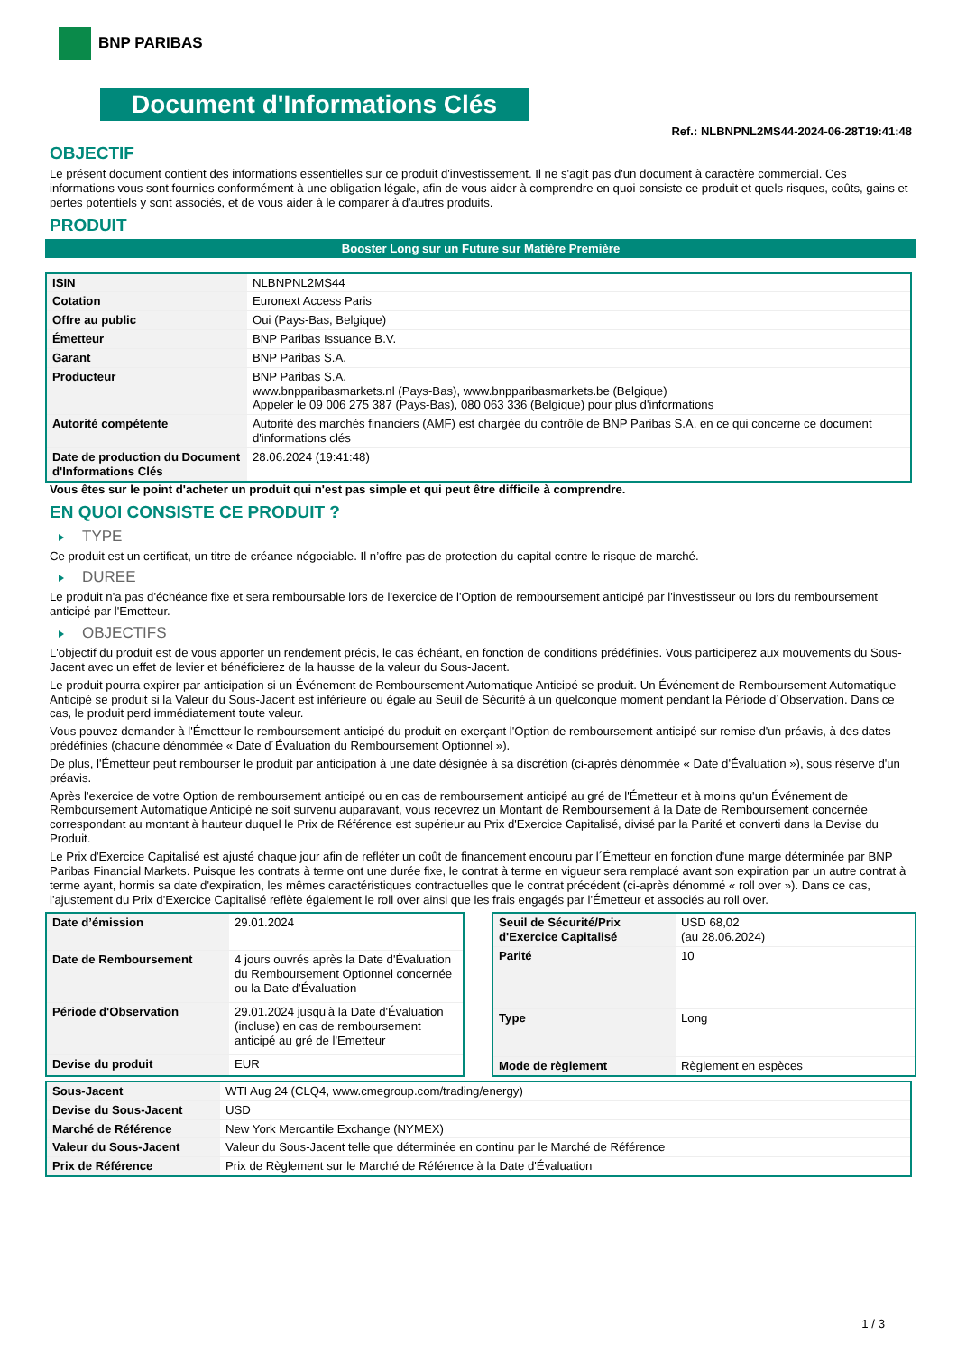BNP PARIBAS
Document d'Informations Clés
Ref.: NLBNPNL2MS44-2024-06-28T19:41:48
OBJECTIF
Le présent document contient des informations essentielles sur ce produit d'investissement. Il ne s'agit pas d'un document à caractère commercial. Ces informations vous sont fournies conformément à une obligation légale, afin de vous aider à comprendre en quoi consiste ce produit et quels risques, coûts, gains et pertes potentiels y sont associés, et de vous aider à le comparer à d'autres produits.
PRODUIT
Booster Long sur un Future sur Matière Première
| ISIN | NLBNPNL2MS44 |
| Cotation | Euronext Access Paris |
| Offre au public | Oui (Pays-Bas, Belgique) |
| Émetteur | BNP Paribas Issuance B.V. |
| Garant | BNP Paribas S.A. |
| Producteur | BNP Paribas S.A. www.bnpparibasmarkets.nl (Pays-Bas), www.bnpparibasmarkets.be (Belgique) Appeler le 09 006 275 387 (Pays-Bas), 080 063 336 (Belgique) pour plus d'informations |
| Autorité compétente | Autorité des marchés financiers (AMF) est chargée du contrôle de BNP Paribas S.A. en ce qui concerne ce document d'informations clés |
| Date de production du Document d'Informations Clés | 28.06.2024 (19:41:48) |
Vous êtes sur le point d'acheter un produit qui n'est pas simple et qui peut être difficile à comprendre.
EN QUOI CONSISTE CE PRODUIT ?
TYPE
Ce produit est un certificat, un titre de créance négociable. Il n’offre pas de protection du capital contre le risque de marché.
DUREE
Le produit n'a pas d'échéance fixe et sera remboursable lors de l'exercice de l'Option de remboursement anticipé par l'investisseur ou lors du remboursement anticipé par l'Emetteur.
OBJECTIFS
L'objectif du produit est de vous apporter un rendement précis, le cas échéant, en fonction de conditions prédéfinies. Vous participerez aux mouvements du Sous-Jacent avec un effet de levier et bénéficierez de la hausse de la valeur du Sous-Jacent.
Le produit pourra expirer par anticipation si un Événement de Remboursement Automatique Anticipé se produit. Un Événement de Remboursement Automatique Anticipé se produit si la Valeur du Sous-Jacent est inférieure ou égale au Seuil de Sécurité à un quelconque moment pendant la Période d´Observation. Dans ce cas, le produit perd immédiatement toute valeur.
Vous pouvez demander à l'Émetteur le remboursement anticipé du produit en exerçant l'Option de remboursement anticipé sur remise d'un préavis, à des dates prédéfinies (chacune dénommée « Date d´Évaluation du Remboursement Optionnel »).
De plus, l'Émetteur peut rembourser le produit par anticipation à une date désignée à sa discrétion (ci-après dénommée « Date d'Évaluation »), sous réserve d'un préavis.
Après l'exercice de votre Option de remboursement anticipé ou en cas de remboursement anticipé au gré de l'Émetteur et à moins qu'un Événement de Remboursement Automatique Anticipé ne soit survenu auparavant, vous recevrez un Montant de Remboursement à la Date de Remboursement concernée correspondant au montant à hauteur duquel le Prix de Référence est supérieur au Prix d'Exercice Capitalisé, divisé par la Parité et converti dans la Devise du Produit.
Le Prix d'Exercice Capitalisé est ajusté chaque jour afin de refléter un coût de financement encouru par l´Émetteur en fonction d'une marge déterminée par BNP Paribas Financial Markets. Puisque les contrats à terme ont une durée fixe, le contrat à terme en vigueur sera remplacé avant son expiration par un autre contrat à terme ayant, hormis sa date d'expiration, les mêmes caractéristiques contractuelles que le contrat précédent (ci-après dénommé « roll over »). Dans ce cas, l'ajustement du Prix d'Exercice Capitalisé reflète également le roll over ainsi que les frais engagés par l'Émetteur et associés au roll over.
| Date d’émission | 29.01.2024 |
| Date de Remboursement | 4 jours ouvrés après la Date d'Évaluation du Remboursement Optionnel concernée ou la Date d'Évaluation |
| Période d'Observation | 29.01.2024 jusqu'à la Date d'Évaluation (incluse) en cas de remboursement anticipé au gré de l'Emetteur |
| Devise du produit | EUR |
| Seuil de Sécurité/Prix d'Exercice Capitalisé | USD 68,02 (au 28.06.2024) |
| Parité | 10 |
| Type | Long |
| Mode de règlement | Règlement en espèces |
| Sous-Jacent | WTI Aug 24 (CLQ4, www.cmegroup.com/trading/energy) |
| Devise du Sous-Jacent | USD |
| Marché de Référence | New York Mercantile Exchange (NYMEX) |
| Valeur du Sous-Jacent | Valeur du Sous-Jacent telle que déterminée en continu par le Marché de Référence |
| Prix de Référence | Prix de Règlement sur le Marché de Référence à la Date d'Évaluation |
1 / 3